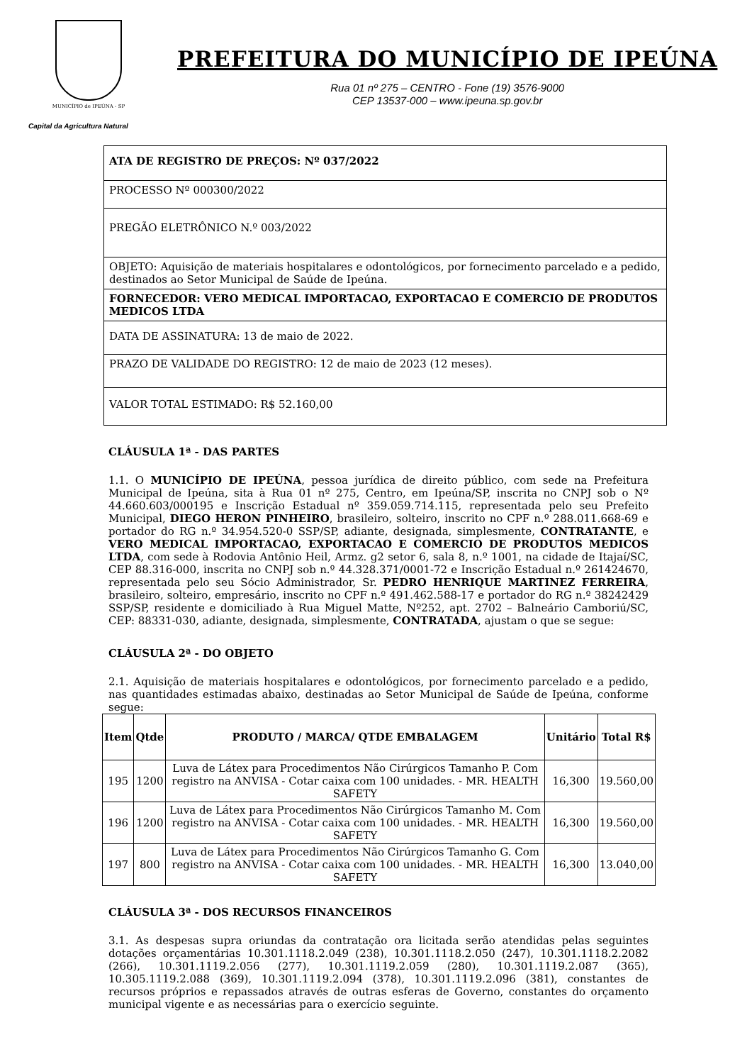MUNICÍPIO de IPEÚNA - SP
Capital da Agricultura Natural
PREFEITURA DO MUNICÍPIO DE IPEÚNA
Rua 01 nº 275 – CENTRO - Fone (19) 3576-9000
CEP 13537-000 – www.ipeuna.sp.gov.br
| ATA DE REGISTRO DE PREÇOS: Nº 037/2022 |
| PROCESSO Nº 000300/2022 |
| PREGÃO ELETRÔNICO N.º 003/2022 |
| OBJETO: Aquisição de materiais hospitalares e odontológicos, por fornecimento parcelado e a pedido, destinados ao Setor Municipal de Saúde de Ipeúna. |
| FORNECEDOR: VERO MEDICAL IMPORTACAO, EXPORTACAO E COMERCIO DE PRODUTOS MEDICOS LTDA |
| DATA DE ASSINATURA: 13 de maio de 2022. |
| PRAZO DE VALIDADE DO REGISTRO: 12 de maio de 2023 (12 meses). |
| VALOR TOTAL ESTIMADO: R$ 52.160,00 |
CLÁUSULA 1ª - DAS PARTES
1.1. O MUNICÍPIO DE IPEÚNA, pessoa jurídica de direito público, com sede na Prefeitura Municipal de Ipeúna, sita à Rua 01 nº 275, Centro, em Ipeúna/SP, inscrita no CNPJ sob o Nº 44.660.603/000195 e Inscrição Estadual nº 359.059.714.115, representada pelo seu Prefeito Municipal, DIEGO HERON PINHEIRO, brasileiro, solteiro, inscrito no CPF n.º 288.011.668-69 e portador do RG n.º 34.954.520-0 SSP/SP, adiante, designada, simplesmente, CONTRATANTE, e VERO MEDICAL IMPORTACAO, EXPORTACAO E COMERCIO DE PRODUTOS MEDICOS LTDA, com sede à Rodovia Antônio Heil, Armz. g2 setor 6, sala 8, n.º 1001, na cidade de Itajaí/SC, CEP 88.316-000, inscrita no CNPJ sob n.º 44.328.371/0001-72 e Inscrição Estadual n.º 261424670, representada pelo seu Sócio Administrador, Sr. PEDRO HENRIQUE MARTINEZ FERREIRA, brasileiro, solteiro, empresário, inscrito no CPF n.º 491.462.588-17 e portador do RG n.º 38242429 SSP/SP, residente e domiciliado à Rua Miguel Matte, Nº252, apt. 2702 – Balneário Camboriú/SC, CEP: 88331-030, adiante, designada, simplesmente, CONTRATADA, ajustam o que se segue:
CLÁUSULA 2ª - DO OBJETO
2.1. Aquisição de materiais hospitalares e odontológicos, por fornecimento parcelado e a pedido, nas quantidades estimadas abaixo, destinadas ao Setor Municipal de Saúde de Ipeúna, conforme segue:
| Item | Qtde | PRODUTO / MARCA/ QTDE EMBALAGEM | Unitário | Total R$ |
| --- | --- | --- | --- | --- |
| 195 | 1200 | Luva de Látex para Procedimentos Não Cirúrgicos Tamanho P. Com registro na ANVISA - Cotar caixa com 100 unidades. - MR. HEALTH SAFETY | 16,300 | 19.560,00 |
| 196 | 1200 | Luva de Látex para Procedimentos Não Cirúrgicos Tamanho M. Com registro na ANVISA - Cotar caixa com 100 unidades. - MR. HEALTH SAFETY | 16,300 | 19.560,00 |
| 197 | 800 | Luva de Látex para Procedimentos Não Cirúrgicos Tamanho G. Com registro na ANVISA - Cotar caixa com 100 unidades. - MR. HEALTH SAFETY | 16,300 | 13.040,00 |
CLÁUSULA 3ª - DOS RECURSOS FINANCEIROS
3.1. As despesas supra oriundas da contratação ora licitada serão atendidas pelas seguintes dotações orçamentárias 10.301.1118.2.049 (238), 10.301.1118.2.050 (247), 10.301.1118.2.2082 (266), 10.301.1119.2.056 (277), 10.301.1119.2.059 (280), 10.301.1119.2.087 (365), 10.305.1119.2.088 (369), 10.301.1119.2.094 (378), 10.301.1119.2.096 (381), constantes de recursos próprios e repassados através de outras esferas de Governo, constantes do orçamento municipal vigente e as necessárias para o exercício seguinte.